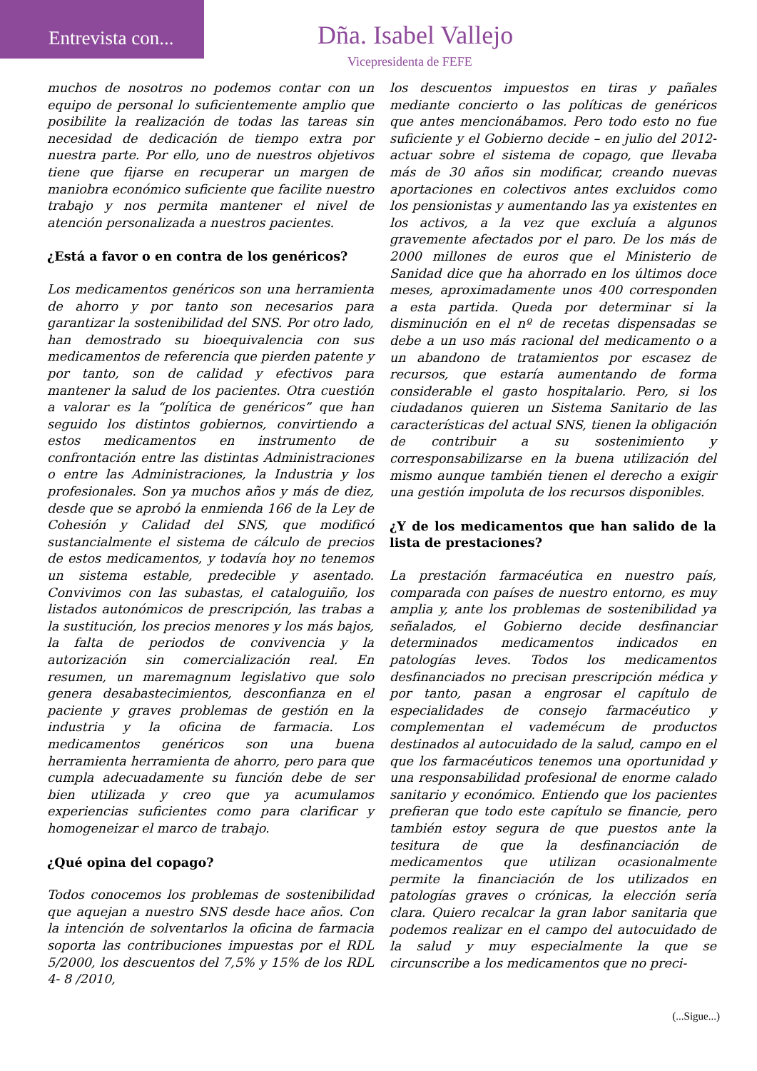Entrevista con... Dña. Isabel Vallejo
Vicepresidenta de FEFE
muchos de nosotros no podemos contar con un equipo de personal lo suficientemente amplio que posibilite la realización de todas las tareas sin necesidad de dedicación de tiempo extra por nuestra parte. Por ello, uno de nuestros objetivos tiene que fijarse en recuperar un margen de maniobra económico suficiente que facilite nuestro trabajo y nos permita mantener el nivel de atención personalizada a nuestros pacientes.
¿Está a favor o en contra de los genéricos?
Los medicamentos genéricos son una herramienta de ahorro y por tanto son necesarios para garantizar la sostenibilidad del SNS. Por otro lado, han demostrado su bioequivalencia con sus medicamentos de referencia que pierden patente y por tanto, son de calidad y efectivos para mantener la salud de los pacientes. Otra cuestión a valorar es la “política de genéricos” que han seguido los distintos gobiernos, convirtiendo a estos medicamentos en instrumento de confrontación entre las distintas Administraciones o entre las Administraciones, la Industria y los profesionales. Son ya muchos años y más de diez, desde que se aprobó la enmienda 166 de la Ley de Cohesión y Calidad del SNS, que modificó sustancialmente el sistema de cálculo de precios de estos medicamentos, y todavía hoy no tenemos un sistema estable, predecible y asentado. Convivimos con las subastas, el cataloguiño, los listados autonómicos de prescripción, las trabas a la sustitución, los precios menores y los más bajos, la falta de periodos de convivencia y la autorización sin comercialización real. En resumen, un maremagnum legislativo que solo genera desabastecimientos, desconfianza en el paciente y graves problemas de gestión en la industria y la oficina de farmacia. Los medicamentos genéricos son una buena herramienta herramienta de ahorro, pero para que cumpla adecuadamente su función debe de ser bien utilizada y creo que ya acumulamos experiencias suficientes como para clarificar y homogeneizar el marco de trabajo.
¿Qué opina del copago?
Todos conocemos los problemas de sostenibilidad que aquejan a nuestro SNS desde hace años. Con la intención de solventarlos la oficina de farmacia soporta las contribuciones impuestas por el RDL 5/2000, los descuentos del 7,5% y 15% de los RDL 4- 8 /2010,
los descuentos impuestos en tiras y pañales mediante concierto o las políticas de genéricos que antes mencionábamos. Pero todo esto no fue suficiente y el Gobierno decide – en julio del 2012- actuar sobre el sistema de copago, que llevaba más de 30 años sin modificar, creando nuevas aportaciones en colectivos antes excluidos como los pensionistas y aumentando las ya existentes en los activos, a la vez que excluía a algunos gravemente afectados por el paro. De los más de 2000 millones de euros que el Ministerio de Sanidad dice que ha ahorrado en los últimos doce meses, aproximadamente unos 400 corresponden a esta partida. Queda por determinar si la disminución en el nº de recetas dispensadas se debe a un uso más racional del medicamento o a un abandono de tratamientos por escasez de recursos, que estaría aumentando de forma considerable el gasto hospitalario. Pero, si los ciudadanos quieren un Sistema Sanitario de las características del actual SNS, tienen la obligación de contribuir a su sostenimiento y corresponsabilizarse en la buena utilización del mismo aunque también tienen el derecho a exigir una gestión impoluta de los recursos disponibles.
¿Y de los medicamentos que han salido de la lista de prestaciones?
La prestación farmacéutica en nuestro país, comparada con países de nuestro entorno, es muy amplia y, ante los problemas de sostenibilidad ya señalados, el Gobierno decide desfinanciar determinados medicamentos indicados en patologías leves. Todos los medicamentos desfinanciados no precisan prescripción médica y por tanto, pasan a engrosar el capítulo de especialidades de consejo farmacéutico y complementan el vademécum de productos destinados al autocuidado de la salud, campo en el que los farmacéuticos tenemos una oportunidad y una responsabilidad profesional de enorme calado sanitario y económico. Entiendo que los pacientes prefieran que todo este capítulo se financie, pero también estoy segura de que puestos ante la tesitura de que la desfinanciación de medicamentos que utilizan ocasionalmente permite la financiación de los utilizados en patologías graves o crónicas, la elección sería clara. Quiero recalcar la gran labor sanitaria que podemos realizar en el campo del autocuidado de la salud y muy especialmente la que se circunscribe a los medicamentos que no preci-
(...Sigue...)